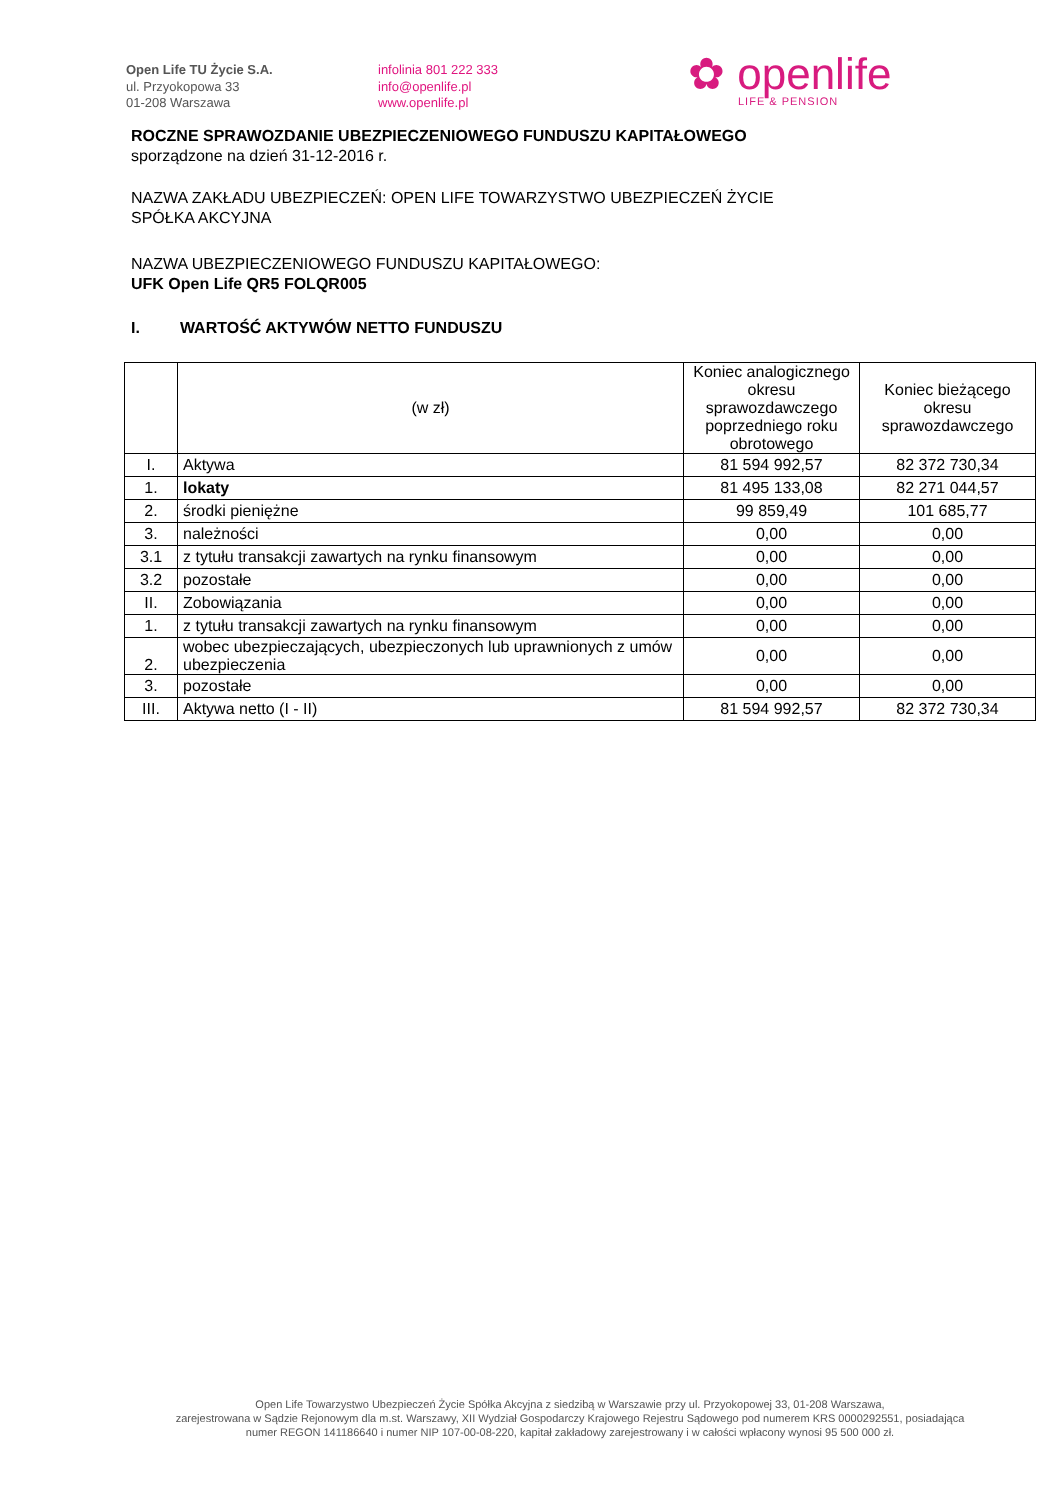Open Life TU Życie S.A.
ul. Przyokopowa 33
01-208 Warszawa
infolinia 801 222 333
info@openlife.pl
www.openlife.pl
✿ openlife
LIFE & PENSION
ROCZNE SPRAWOZDANIE UBEZPIECZENIOWEGO FUNDUSZU KAPITAŁOWEGO
sporządzone na dzień 31-12-2016 r.
NAZWA ZAKŁADU UBEZPIECZEŃ: OPEN LIFE TOWARZYSTWO UBEZPIECZEŃ ŻYCIE
SPÓŁKA AKCYJNA
NAZWA UBEZPIECZENIOWEGO FUNDUSZU KAPITAŁOWEGO:
UFK Open Life QR5 FOLQR005
I. WARTOŚĆ AKTYWÓW NETTO FUNDUSZU
| | (w zł) | Koniec analogicznego okresu sprawozdawczego poprzedniego roku obrotowego | Koniec bieżącego okresu sprawozdawczego |
| --- | --- | --- | --- |
| I. | Aktywa | 81 594 992,57 | 82 372 730,34 |
| 1. | lokaty | 81 495 133,08 | 82 271 044,57 |
| 2. | środki pieniężne | 99 859,49 | 101 685,77 |
| 3. | należności | 0,00 | 0,00 |
| 3.1 | z tytułu transakcji zawartych na rynku finansowym | 0,00 | 0,00 |
| 3.2 | pozostałe | 0,00 | 0,00 |
| II. | Zobowiązania | 0,00 | 0,00 |
| 1. | z tytułu transakcji zawartych na rynku finansowym | 0,00 | 0,00 |
| 2. | wobec ubezpieczających, ubezpieczonych lub uprawnionych z umów ubezpieczenia | 0,00 | 0,00 |
| 3. | pozostałe | 0,00 | 0,00 |
| III. | Aktywa netto (I - II) | 81 594 992,57 | 82 372 730,34 |
Open Life Towarzystwo Ubezpieczeń Życie Spółka Akcyjna z siedzibą w Warszawie przy ul. Przyokopowej 33, 01-208 Warszawa,
zarejestrowana w Sądzie Rejonowym dla m.st. Warszawy, XII Wydział Gospodarczy Krajowego Rejestru Sądowego pod numerem KRS 0000292551, posiadająca
numer REGON 141186640 i numer NIP 107-00-08-220, kapitał zakładowy zarejestrowany i w całości wpłacony wynosi 95 500 000 zł.